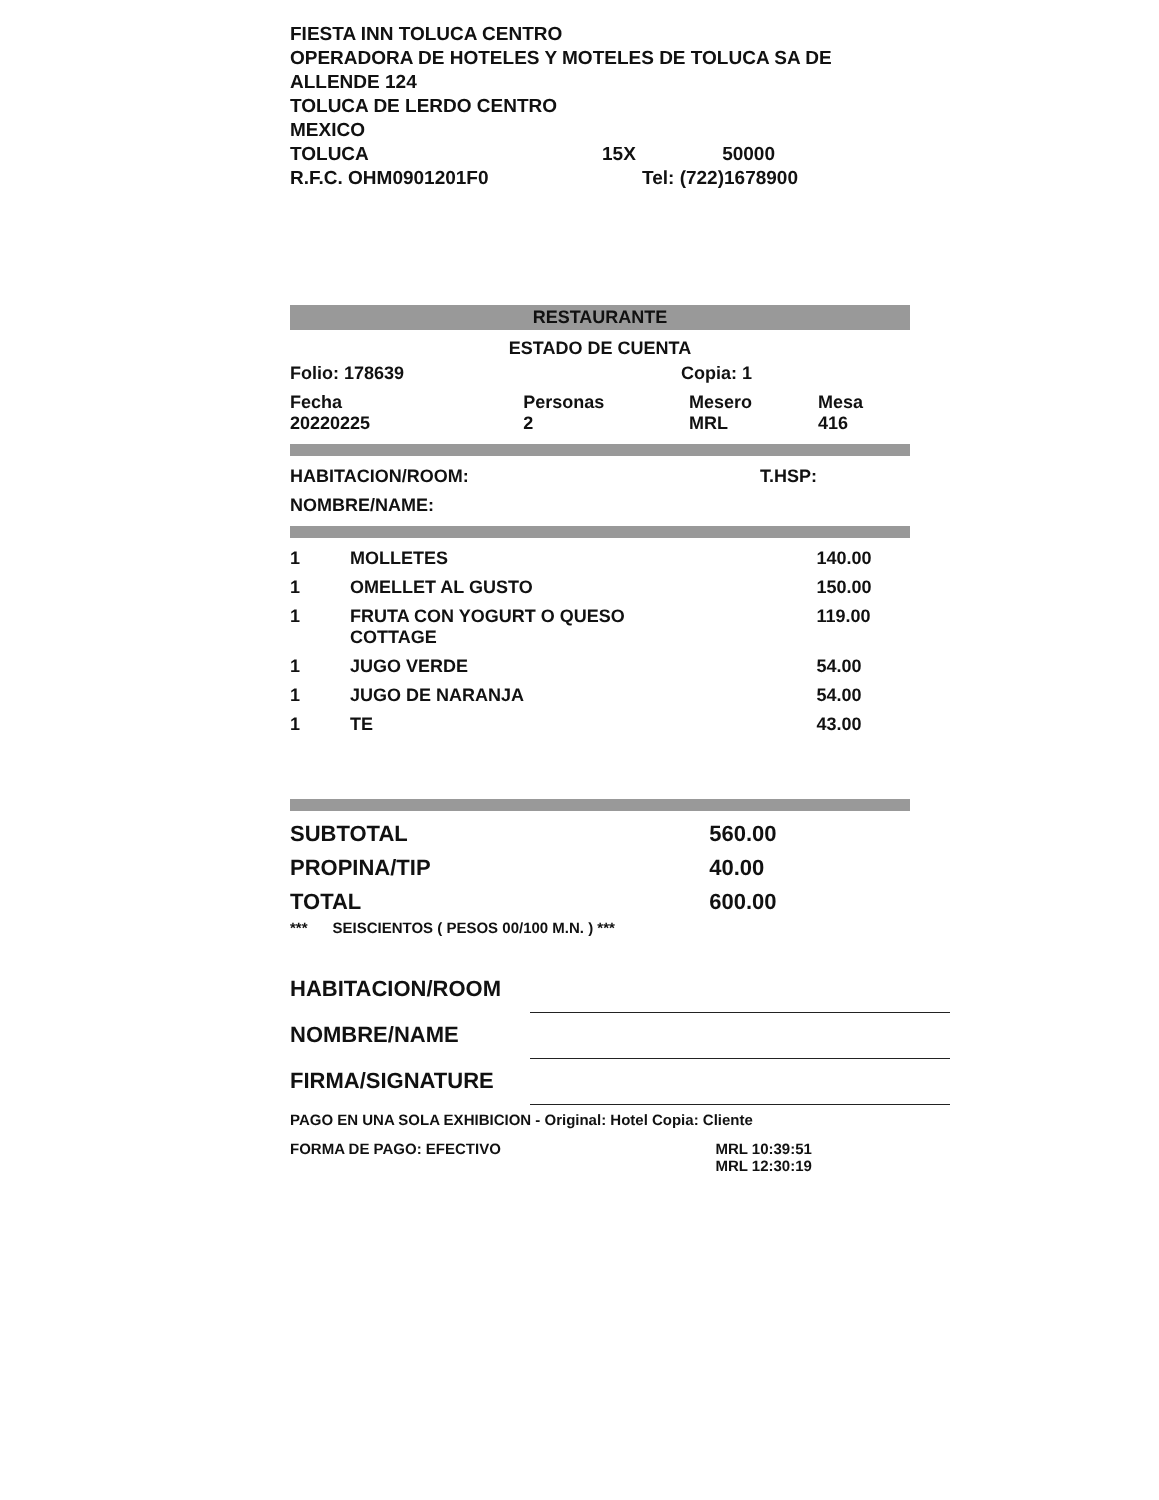FIESTA INN TOLUCA CENTRO
OPERADORA DE HOTELES Y MOTELES DE TOLUCA SA DE
ALLENDE 124
TOLUCA DE LERDO CENTRO
MEXICO
| TOLUCA | 15X | 50000 |
| R.F.C. OHM0901201F0 | Tel: (722)1678900 | |
RESTAURANTE
ESTADO DE CUENTA
| Folio: 178639 | Copia: 1 | | |
| Fecha 20220225 | Personas 2 | Mesero MRL | Mesa 416 |
| HABITACION/ROOM: | T.HSP: |
| NOMBRE/NAME: | |
| 1 | MOLLETES | 140.00 |
| 1 | OMELLET AL GUSTO | 150.00 |
| 1 | FRUTA CON YOGURT O QUESO COTTAGE | 119.00 |
| 1 | JUGO VERDE | 54.00 |
| 1 | JUGO DE NARANJA | 54.00 |
| 1 | TE | 43.00 |
| SUBTOTAL | 560.00 |
| PROPINA/TIP | 40.00 |
| TOTAL | 600.00 |
*** SEISCIENTOS ( PESOS 00/100 M.N. ) ***
| HABITACION/ROOM | |
| NOMBRE/NAME | |
| FIRMA/SIGNATURE | |
PAGO EN UNA SOLA EXHIBICION - Original: Hotel Copia: Cliente
| FORMA DE PAGO: EFECTIVO | MRL 10:39:51 MRL 12:30:19 |